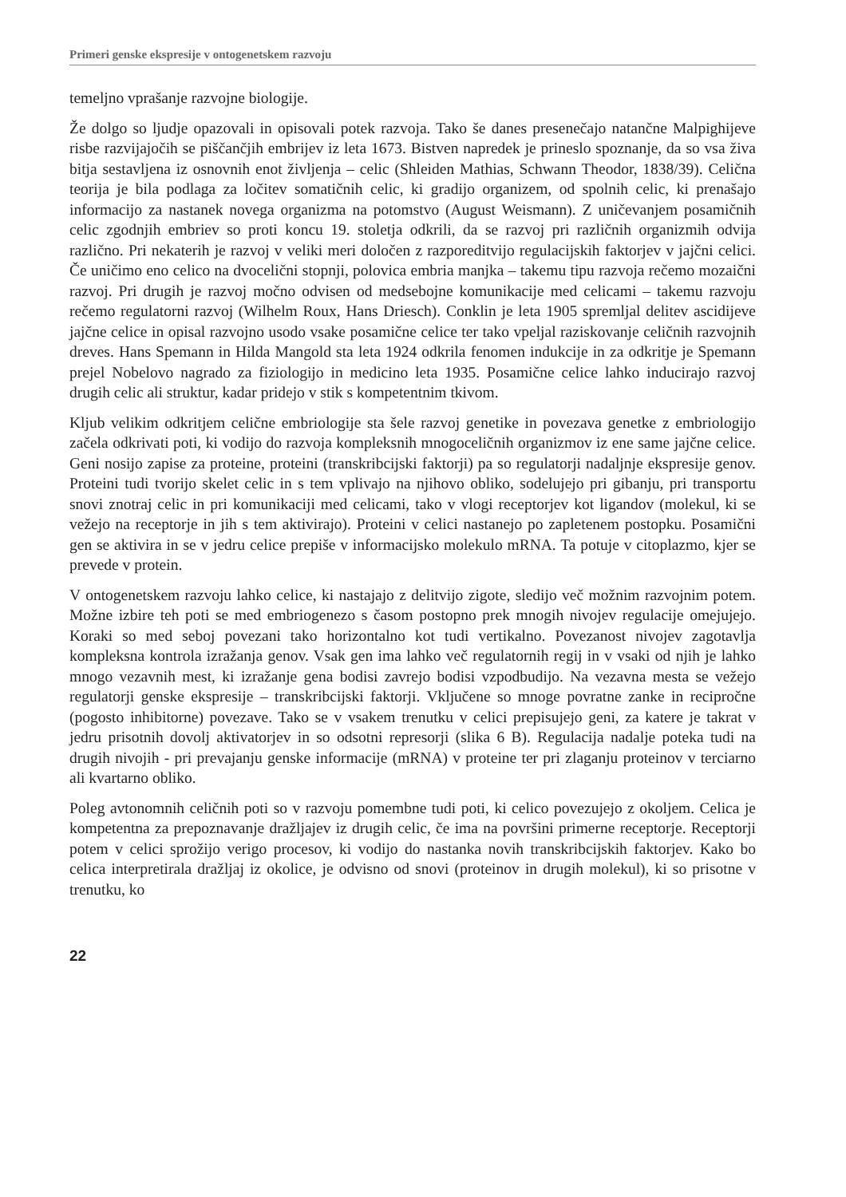Primeri genske ekspresije v ontogenetskem razvoju
temeljno vprašanje razvojne biologije.
Že dolgo so ljudje opazovali in opisovali potek razvoja. Tako še danes presenečajo natančne Malpighijeve risbe razvijajočih se piščančjih embrijev iz leta 1673. Bistven napredek je prineslo spoznanje, da so vsa živa bitja sestavljena iz osnovnih enot življenja – celic (Shleiden Mathias, Schwann Theodor, 1838/39). Celična teorija je bila podlaga za ločitev somatičnih celic, ki gradijo organizem, od spolnih celic, ki prenašajo informacijo za nastanek novega organizma na potomstvo (August Weismann). Z uničevanjem posamičnih celic zgodnjih embriev so proti koncu 19. stoletja odkrili, da se razvoj pri različnih organizmih odvija različno. Pri nekaterih je razvoj v veliki meri določen z razporeditvijo regulacijskih faktorjev v jajčni celici. Če uničimo eno celico na dvocelični stopnji, polovica embria manjka – takemu tipu razvoja rečemo mozaični razvoj. Pri drugih je razvoj močno odvisen od medsebojne komunikacije med celicami – takemu razvoju rečemo regulatorni razvoj (Wilhelm Roux, Hans Driesch). Conklin je leta 1905 spremljal delitev ascidijeve jajčne celice in opisal razvojno usodo vsake posamične celice ter tako vpeljal raziskovanje celičnih razvojnih dreves. Hans Spemann in Hilda Mangold sta leta 1924 odkrila fenomen indukcije in za odkritje je Spemann prejel Nobelovo nagrado za fiziologijo in medicino leta 1935. Posamične celice lahko inducirajo razvoj drugih celic ali struktur, kadar pridejo v stik s kompetentnim tkivom.
Kljub velikim odkritjem celične embriologije sta šele razvoj genetike in povezava genetke z embriologijo začela odkrivati poti, ki vodijo do razvoja kompleksnih mnogoceličnih organizmov iz ene same jajčne celice. Geni nosijo zapise za proteine, proteini (transkribcijski faktorji) pa so regulatorji nadaljnje ekspresije genov. Proteini tudi tvorijo skelet celic in s tem vplivajo na njihovo obliko, sodelujejo pri gibanju, pri transportu snovi znotraj celic in pri komunikaciji med celicami, tako v vlogi receptorjev kot ligandov (molekul, ki se vežejo na receptorje in jih s tem aktivirajo). Proteini v celici nastanejo po zapletenem postopku. Posamični gen se aktivira in se v jedru celice prepiše v informacijsko molekulo mRNA. Ta potuje v citoplazmo, kjer se prevede v protein.
V ontogenetskem razvoju lahko celice, ki nastajajo z delitvijo zigote, sledijo več možnim razvojnim potem. Možne izbire teh poti se med embriogenezo s časom postopno prek mnogih nivojev regulacije omejujejo. Koraki so med seboj povezani tako horizontalno kot tudi vertikalno. Povezanost nivojev zagotavlja kompleksna kontrola izražanja genov. Vsak gen ima lahko več regulatornih regij in v vsaki od njih je lahko mnogo vezavnih mest, ki izražanje gena bodisi zavrejo bodisi vzpodbudijo. Na vezavna mesta se vežejo regulatorji genske ekspresije – transkribcijski faktorji. Vključene so mnoge povratne zanke in recipročne (pogosto inhibitorne) povezave. Tako se v vsakem trenutku v celici prepisujejo geni, za katere je takrat v jedru prisotnih dovolj aktivatorjev in so odsotni represorji (slika 6 B). Regulacija nadalje poteka tudi na drugih nivojih - pri prevajanju genske informacije (mRNA) v proteine ter pri zlaganju proteinov v terciarno ali kvartarno obliko.
Poleg avtonomnih celičnih poti so v razvoju pomembne tudi poti, ki celico povezujejo z okoljem. Celica je kompetentna za prepoznavanje dražljajev iz drugih celic, če ima na površini primerne receptorje. Receptorji potem v celici sprožijo verigo procesov, ki vodijo do nastanka novih transkribcijskih faktorjev. Kako bo celica interpretirala dražljaj iz okolice, je odvisno od snovi (proteinov in drugih molekul), ki so prisotne v trenutku, ko
22